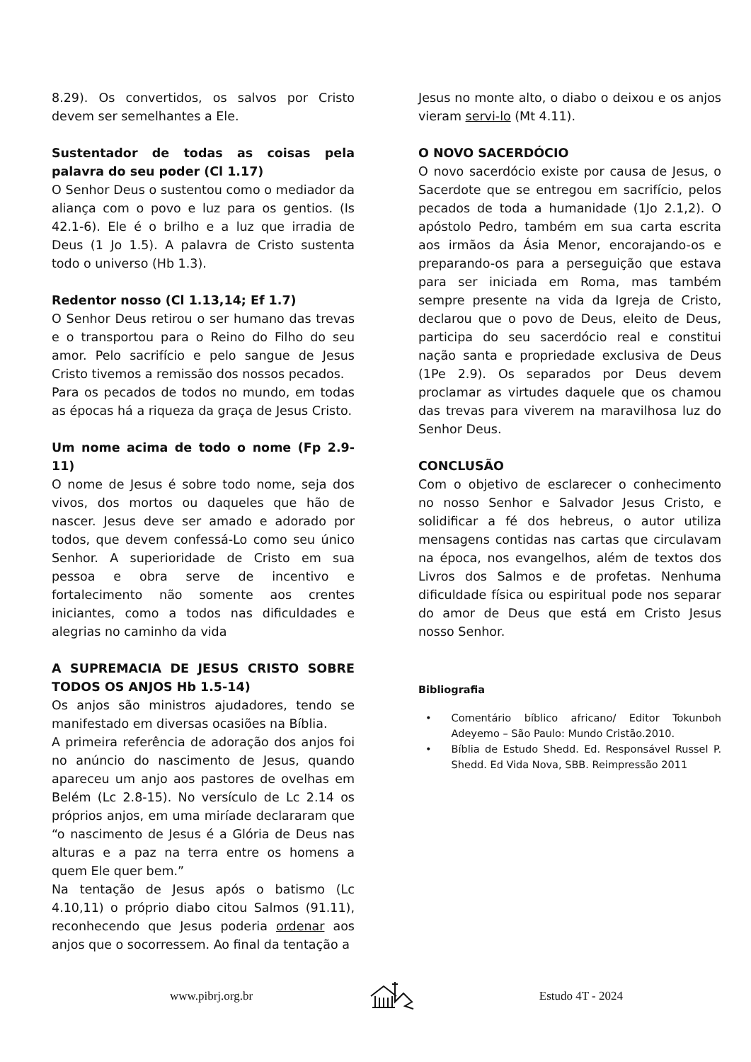8.29). Os convertidos, os salvos por Cristo devem ser semelhantes a Ele.
Sustentador de todas as coisas pela palavra do seu poder (Cl 1.17)
O Senhor Deus o sustentou como o mediador da aliança com o povo e luz para os gentios. (Is 42.1-6). Ele é o brilho e a luz que irradia de Deus (1 Jo 1.5). A palavra de Cristo sustenta todo o universo (Hb 1.3).
Redentor nosso (Cl 1.13,14; Ef 1.7)
O Senhor Deus retirou o ser humano das trevas e o transportou para o Reino do Filho do seu amor. Pelo sacrifício e pelo sangue de Jesus Cristo tivemos a remissão dos nossos pecados.
Para os pecados de todos no mundo, em todas as épocas há a riqueza da graça de Jesus Cristo.
Um nome acima de todo o nome (Fp 2.9-11)
O nome de Jesus é sobre todo nome, seja dos vivos, dos mortos ou daqueles que hão de nascer. Jesus deve ser amado e adorado por todos, que devem confessá-Lo como seu único Senhor. A superioridade de Cristo em sua pessoa e obra serve de incentivo e fortalecimento não somente aos crentes iniciantes, como a todos nas dificuldades e alegrias no caminho da vida
A SUPREMACIA DE JESUS CRISTO SOBRE TODOS OS ANJOS Hb 1.5-14)
Os anjos são ministros ajudadores, tendo se manifestado em diversas ocasiões na Bíblia.
A primeira referência de adoração dos anjos foi no anúncio do nascimento de Jesus, quando apareceu um anjo aos pastores de ovelhas em Belém (Lc 2.8-15). No versículo de Lc 2.14 os próprios anjos, em uma miríade declararam que “o nascimento de Jesus é a Glória de Deus nas alturas e a paz na terra entre os homens a quem Ele quer bem.”
Na tentação de Jesus após o batismo (Lc 4.10,11) o próprio diabo citou Salmos (91.11), reconhecendo que Jesus poderia ordenar aos anjos que o socorressem. Ao final da tentação a
Jesus no monte alto, o diabo o deixou e os anjos vieram servi-lo (Mt 4.11).
O NOVO SACERDÓCIO
O novo sacerdócio existe por causa de Jesus, o Sacerdote que se entregou em sacrifício, pelos pecados de toda a humanidade (1Jo 2.1,2). O apóstolo Pedro, também em sua carta escrita aos irmãos da Ásia Menor, encorajando-os e preparando-os para a perseguição que estava para ser iniciada em Roma, mas também sempre presente na vida da Igreja de Cristo, declarou que o povo de Deus, eleito de Deus, participa do seu sacerdócio real e constitui nação santa e propriedade exclusiva de Deus (1Pe 2.9). Os separados por Deus devem proclamar as virtudes daquele que os chamou das trevas para viverem na maravilhosa luz do Senhor Deus.
CONCLUSÃO
Com o objetivo de esclarecer o conhecimento no nosso Senhor e Salvador Jesus Cristo, e solidificar a fé dos hebreus, o autor utiliza mensagens contidas nas cartas que circulavam na época, nos evangelhos, além de textos dos Livros dos Salmos e de profetas. Nenhuma dificuldade física ou espiritual pode nos separar do amor de Deus que está em Cristo Jesus nosso Senhor.
Bibliografia
• Comentário bíblico africano/ Editor Tokunboh Adeyemo – São Paulo: Mundo Cristão.2010.
• Bíblia de Estudo Shedd. Ed. Responsável Russel P. Shedd. Ed Vida Nova, SBB. Reimpressão 2011
www.pibrj.org.br Estudo 4T - 2024